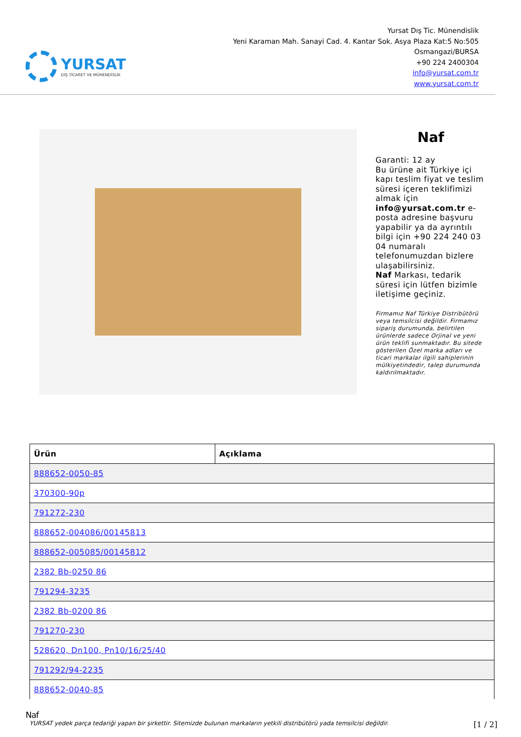YURSAT
DIŞ TİCARET VE MÜHENDİSLİK
Yursat Dış Tic. Münendislik
Yeni Karaman Mah. Sanayi Cad. 4. Kantar Sok. Asya Plaza Kat:5 No:505
Osmangazi/BURSA
+90 224 2400304
info@yursat.com.tr
www.yursat.com.tr
Naf
Garanti: 12 ay
Bu ürüne ait Türkiye içi kapı teslim fiyat ve teslim süresi içeren teklifimizi almak için info@yursat.com.tr e-posta adresine başvuru yapabilir ya da ayrıntılı bilgi için +90 224 240 03 04 numaralı telefonumuzdan bizlere ulaşabilirsiniz.
Naf Markası, tedarik süresi için lütfen bizimle iletişime geçiniz.
Firmamız Naf Türkiye Distribütörü veya temsilcisi değildir. Firmamız sipariş durumunda, belirtilen ürünlerde sadece Orjinal ve yeni ürün teklifi sunmaktadır. Bu sitede gösterilen Özel marka adları ve ticari markalar ilgili sahiplerinin mülkiyetindedir, talep durumunda kaldırılmaktadır.
| Ürün | Açıklama |
| --- | --- |
| 888652-0050-85 | |
| 370300-90p | |
| 791272-230 | |
| 888652-004086/00145813 | |
| 888652-005085/00145812 | |
| 2382 Bb-0250 86 | |
| 791294-3235 | |
| 2382 Bb-0200 86 | |
| 791270-230 | |
| 528620, Dn100, Pn10/16/25/40 | |
| 791292/94-2235 | |
| 888652-0040-85 | |
Naf
YURSAT yedek parça tedariği yapan bir şirkettir. Sitemizde bulunan markaların yetkili distribütörü yada temsilcisi değildir. [1 / 2]